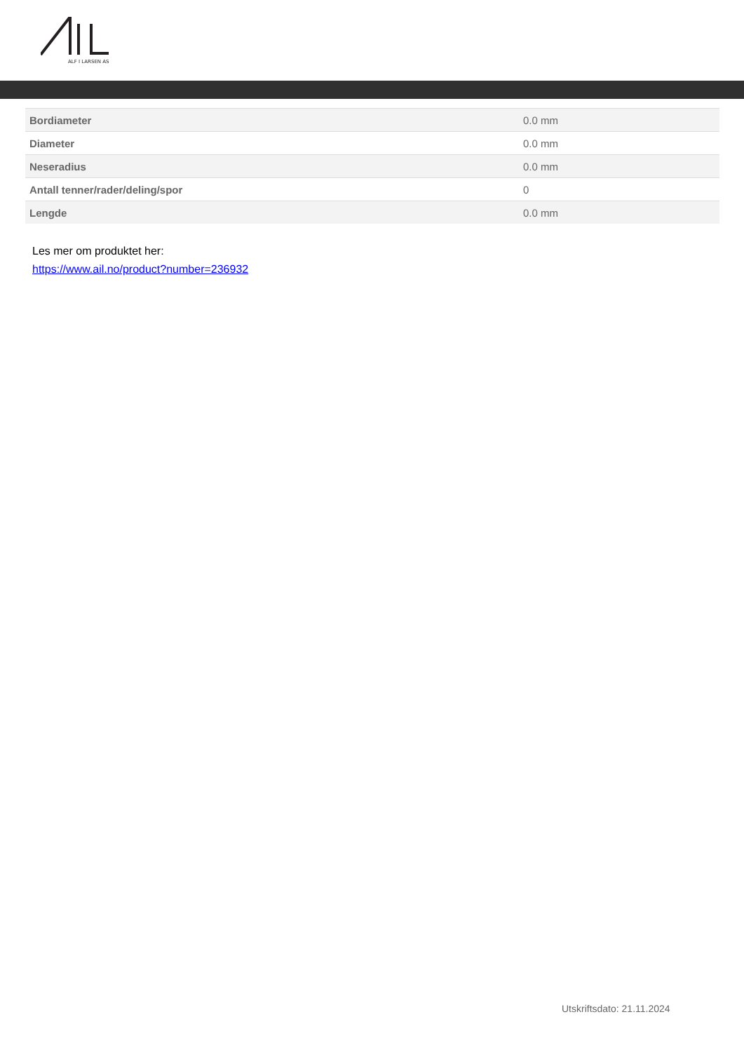ALF I LARSEN AS
| Bordiameter | 0.0 mm |
| Diameter | 0.0 mm |
| Neseradius | 0.0 mm |
| Antall tenner/rader/deling/spor | 0 |
| Lengde | 0.0 mm |
Les mer om produktet her:
https://www.ail.no/product?number=236932
Utskriftsdato: 21.11.2024